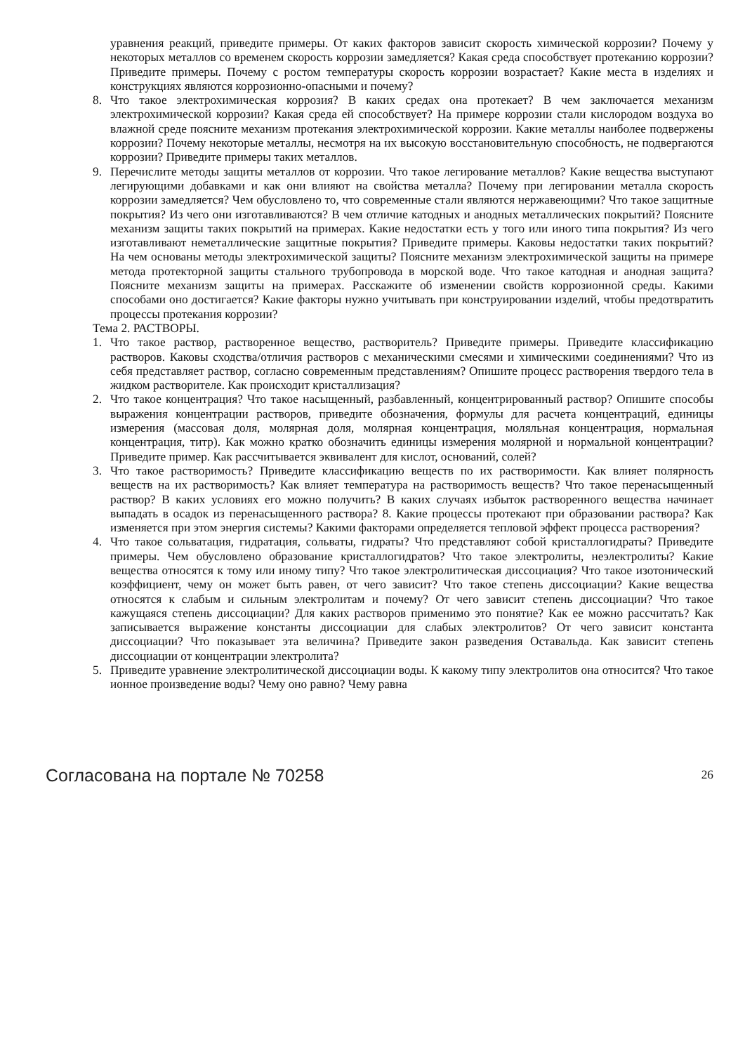уравнения реакций, приведите примеры. От каких факторов зависит скорость химической коррозии? Почему у некоторых металлов со временем скорость коррозии замедляется? Какая среда способствует протеканию коррозии? Приведите примеры. Почему с ростом температуры скорость коррозии возрастает? Какие места в изделиях и конструкциях являются коррозионно-опасными и почему?
8. Что такое электрохимическая коррозия? В каких средах она протекает? В чем заключается механизм электрохимической коррозии? Какая среда ей способствует? На примере коррозии стали кислородом воздуха во влажной среде поясните механизм протекания электрохимической коррозии. Какие металлы наиболее подвержены коррозии? Почему некоторые металлы, несмотря на их высокую восстановительную способность, не подвергаются коррозии? Приведите примеры таких металлов.
9. Перечислите методы защиты металлов от коррозии. Что такое легирование металлов? Какие вещества выступают легирующими добавками и как они влияют на свойства металла? Почему при легировании металла скорость коррозии замедляется? Чем обусловлено то, что современные стали являются нержавеющими? Что такое защитные покрытия? Из чего они изготавливаются? В чем отличие катодных и анодных металлических покрытий? Поясните механизм защиты таких покрытий на примерах. Какие недостатки есть у того или иного типа покрытия? Из чего изготавливают неметаллические защитные покрытия? Приведите примеры. Каковы недостатки таких покрытий? На чем основаны методы электрохимической защиты? Поясните механизм электрохимической защиты на примере метода протекторной защиты стального трубопровода в морской воде. Что такое катодная и анодная защита? Поясните механизм защиты на примерах. Расскажите об изменении свойств коррозионной среды. Какими способами оно достигается? Какие факторы нужно учитывать при конструировании изделий, чтобы предотвратить процессы протекания коррозии?
Тема 2. РАСТВОРЫ.
1. Что такое раствор, растворенное вещество, растворитель? Приведите примеры. Приведите классификацию растворов. Каковы сходства/отличия растворов с механическими смесями и химическими соединениями? Что из себя представляет раствор, согласно современным представлениям? Опишите процесс растворения твердого тела в жидком растворителе. Как происходит кристаллизация?
2. Что такое концентрация? Что такое насыщенный, разбавленный, концентрированный раствор? Опишите способы выражения концентрации растворов, приведите обозначения, формулы для расчета концентраций, единицы измерения (массовая доля, молярная доля, молярная концентрация, моляльная концентрация, нормальная концентрация, титр). Как можно кратко обозначить единицы измерения молярной и нормальной концентрации? Приведите пример. Как рассчитывается эквивалент для кислот, оснований, солей?
3. Что такое растворимость? Приведите классификацию веществ по их растворимости. Как влияет полярность веществ на их растворимость? Как влияет температура на растворимость веществ? Что такое перенасыщенный раствор? В каких условиях его можно получить? В каких случаях избыток растворенного вещества начинает выпадать в осадок из перенасыщенного раствора? 8. Какие процессы протекают при образовании раствора? Как изменяется при этом энергия системы? Какими факторами определяется тепловой эффект процесса растворения?
4. Что такое сольватация, гидратация, сольваты, гидраты? Что представляют собой кристаллогидраты? Приведите примеры. Чем обусловлено образование кристаллогидратов? Что такое электролиты, неэлектролиты? Какие вещества относятся к тому или иному типу? Что такое электролитическая диссоциация? Что такое изотонический коэффициент, чему он может быть равен, от чего зависит? Что такое степень диссоциации? Какие вещества относятся к слабым и сильным электролитам и почему? От чего зависит степень диссоциации? Что такое кажущаяся степень диссоциации? Для каких растворов применимо это понятие? Как ее можно рассчитать? Как записывается выражение константы диссоциации для слабых электролитов? От чего зависит константа диссоциации? Что показывает эта величина? Приведите закон разведения Оставальда. Как зависит степень диссоциации от концентрации электролита?
5. Приведите уравнение электролитической диссоциации воды. К какому типу электролитов она относится? Что такое ионное произведение воды? Чему оно равно? Чему равна
Согласована на портале № 70258 26